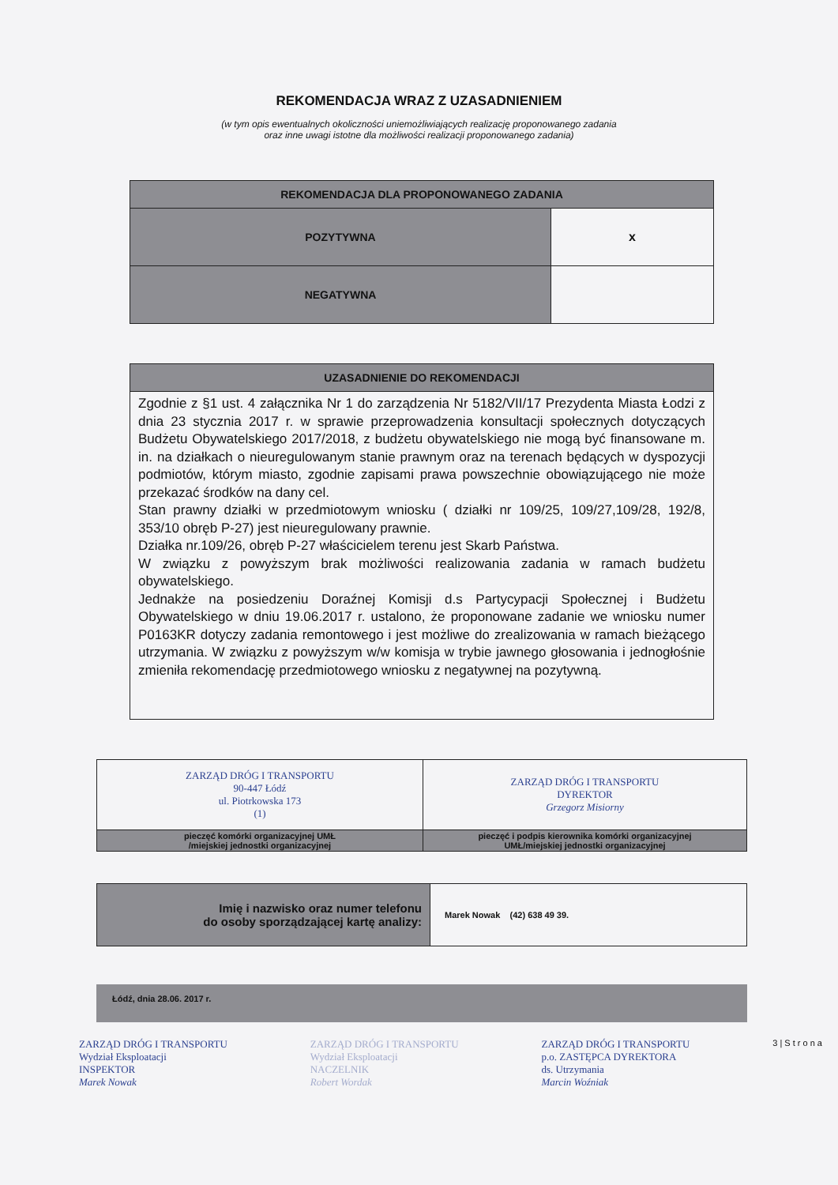REKOMENDACJA WRAZ Z UZASADNIENIEM
(w tym opis ewentualnych okoliczności uniemożliwiających realizację proponowanego zadania
oraz inne uwagi istotne dla możliwości realizacji proponowanego zadania)
| REKOMENDACJA DLA PROPONOWANEGO ZADANIA | |
| --- | --- |
| POZYTYWNA | x |
| NEGATYWNA | |
| UZASADNIENIE DO REKOMENDACJI |
| --- |
| Zgodnie z §1 ust. 4 załącznika Nr 1 do zarządzenia Nr 5182/VII/17 Prezydenta Miasta Łodzi z dnia 23 stycznia 2017 r. w sprawie przeprowadzenia konsultacji społecznych dotyczących Budżetu Obywatelskiego 2017/2018, z budżetu obywatelskiego nie mogą być finansowane m. in. na działkach o nieuregulowanym stanie prawnym oraz na terenach będących w dyspozycji podmiotów, którym miasto, zgodnie zapisami prawa powszechnie obowiązującego nie może przekazać środków na dany cel. Stan prawny działki w przedmiotowym wniosku ( działki nr 109/25, 109/27,109/28, 192/8, 353/10 obręb P-27) jest nieuregulowany prawnie. Działka nr.109/26, obręb P-27 właścicielem terenu jest Skarb Państwa. W związku z powyższym brak możliwości realizowania zadania w ramach budżetu obywatelskiego. Jednakże na posiedzeniu Doraźnej Komisji d.s Partycypacji Społecznej i Budżetu Obywatelskiego w dniu 19.06.2017 r. ustalono, że proponowane zadanie we wniosku numer P0163KR dotyczy zadania remontowego i jest możliwe do zrealizowania w ramach bieżącego utrzymania. W związku z powyższym w/w komisja w trybie jawnego głosowania i jednogłośnie zmieniła rekomendację przedmiotowego wniosku z negatywnej na pozytywną. |
| ZARZĄD DRÓG I TRANSPORTU 90-447 Łódź ul. Piotrkowska 173 (1) | ZARZĄD DRÓG I TRANSPORTU DYREKTOR Grzegorz Misiorny |
| pieczęć komórki organizacyjnej UMŁ /miejskiej jednostki organizacyjnej | pieczęć i podpis kierownika komórki organizacyjnej UMŁ/miejskiej jednostki organizacyjnej |
| Imię i nazwisko oraz numer telefonu do osoby sporządzającej kartę analizy: | Marek Nowak (42) 638 49 39. |
Łódź, dnia 28.06. 2017 r.
ZARZĄD DRÓG I TRANSPORTU
Wydział Eksploatacji
INSPEKTOR
Marek Nowak
ZARZĄD DRÓG I TRANSPORTU
Wydział Eksploatacji
NACZELNIK
Robert Wordak
ZARZĄD DRÓG I TRANSPORTU
p.o. ZASTĘPCA DYREKTORA
ds. Utrzymania
Marcin Woźniak
3 | S t r o n a